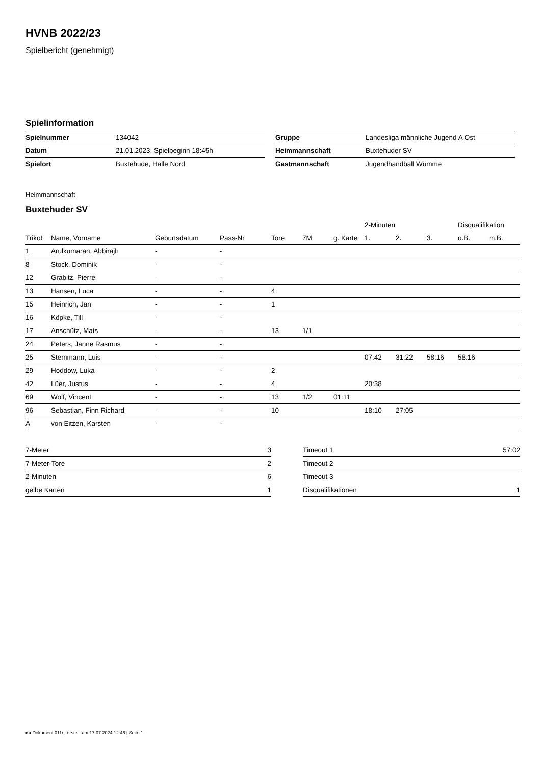HVNB 2022/23
Spielbericht (genehmigt)
Spielinformation
| Spielnummer | 134042 |
| Datum | 21.01.2023, Spielbeginn 18:45h |
| Spielort | Buxtehude, Halle Nord |
| Gruppe | Landesliga männliche Jugend A Ost |
| Heimmannschaft | Buxtehuder SV |
| Gastmannschaft | Jugendhandball Wümme |
Heimmannschaft
Buxtehuder SV
| | | | | | | | 2-Minuten | | | Disqualifikation | |
| --- | --- | --- | --- | --- | --- | --- | --- | --- | --- | --- | --- |
| Trikot | Name, Vorname | Geburtsdatum | Pass-Nr | Tore | 7M | g. Karte | 1. | 2. | 3. | o.B. | m.B. |
| 1 | Arulkumaran, Abbirajh | - | - | | | | | | | | |
| 8 | Stock, Dominik | - | - | | | | | | | | |
| 12 | Grabitz, Pierre | - | - | | | | | | | | |
| 13 | Hansen, Luca | - | - | 4 | | | | | | | |
| 15 | Heinrich, Jan | - | - | 1 | | | | | | | |
| 16 | Köpke, Till | - | - | | | | | | | | |
| 17 | Anschütz, Mats | - | - | 13 | 1/1 | | | | | | |
| 24 | Peters, Janne Rasmus | - | - | | | | | | | | |
| 25 | Stemmann, Luis | - | - | | | | 07:42 | 31:22 | 58:16 | 58:16 | |
| 29 | Hoddow, Luka | - | - | 2 | | | | | | | |
| 42 | Lüer, Justus | - | - | 4 | | | 20:38 | | | | |
| 69 | Wolf, Vincent | - | - | 13 | 1/2 | 01:11 | | | | | |
| 96 | Sebastian, Finn Richard | - | - | 10 | | | 18:10 | 27:05 | | | |
| A | von Eitzen, Karsten | - | - | | | | | | | | |
| 7-Meter | 3 |
| 7-Meter-Tore | 2 |
| 2-Minuten | 6 |
| gelbe Karten | 1 |
| Timeout 1 | 57:02 |
| Timeout 2 | |
| Timeout 3 | |
| Disqualifikationen | 1 |
nu.Dokument 011e, erstellt am 17.07.2024 12:46 | Seite 1